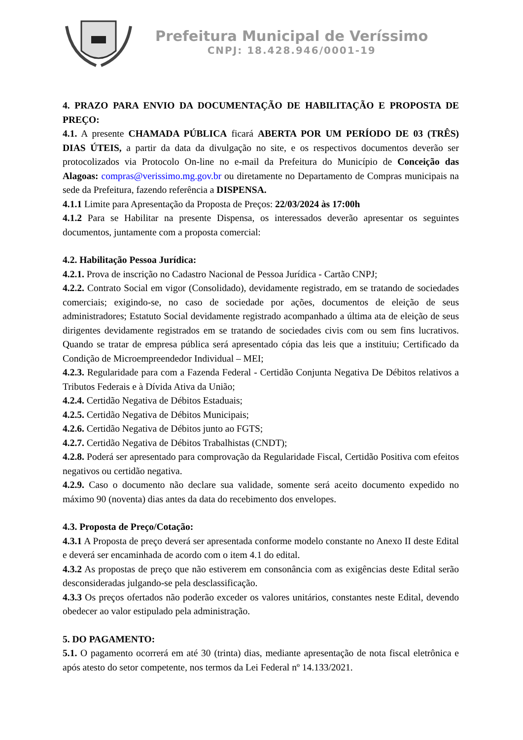Prefeitura Municipal de Veríssimo
CNPJ: 18.428.946/0001-19
4. PRAZO PARA ENVIO DA DOCUMENTAÇÃO DE HABILITAÇÃO E PROPOSTA DE PREÇO:
4.1. A presente CHAMADA PÚBLICA ficará ABERTA POR UM PERÍODO DE 03 (TRÊS) DIAS ÚTEIS, a partir da data da divulgação no site, e os respectivos documentos deverão ser protocolizados via Protocolo On-line no e-mail da Prefeitura do Município de Conceição das Alagoas: compras@verissimo.mg.gov.br ou diretamente no Departamento de Compras municipais na sede da Prefeitura, fazendo referência a DISPENSA.
4.1.1 Limite para Apresentação da Proposta de Preços: 22/03/2024 às 17:00h
4.1.2 Para se Habilitar na presente Dispensa, os interessados deverão apresentar os seguintes documentos, juntamente com a proposta comercial:
4.2. Habilitação Pessoa Jurídica:
4.2.1. Prova de inscrição no Cadastro Nacional de Pessoa Jurídica - Cartão CNPJ;
4.2.2. Contrato Social em vigor (Consolidado), devidamente registrado, em se tratando de sociedades comerciais; exigindo-se, no caso de sociedade por ações, documentos de eleição de seus administradores; Estatuto Social devidamente registrado acompanhado a última ata de eleição de seus dirigentes devidamente registrados em se tratando de sociedades civis com ou sem fins lucrativos. Quando se tratar de empresa pública será apresentado cópia das leis que a instituiu; Certificado da Condição de Microempreendedor Individual – MEI;
4.2.3. Regularidade para com a Fazenda Federal - Certidão Conjunta Negativa De Débitos relativos a Tributos Federais e à Dívida Ativa da União;
4.2.4. Certidão Negativa de Débitos Estaduais;
4.2.5. Certidão Negativa de Débitos Municipais;
4.2.6. Certidão Negativa de Débitos junto ao FGTS;
4.2.7. Certidão Negativa de Débitos Trabalhistas (CNDT);
4.2.8. Poderá ser apresentado para comprovação da Regularidade Fiscal, Certidão Positiva com efeitos negativos ou certidão negativa.
4.2.9. Caso o documento não declare sua validade, somente será aceito documento expedido no máximo 90 (noventa) dias antes da data do recebimento dos envelopes.
4.3. Proposta de Preço/Cotação:
4.3.1 A Proposta de preço deverá ser apresentada conforme modelo constante no Anexo II deste Edital e deverá ser encaminhada de acordo com o item 4.1 do edital.
4.3.2 As propostas de preço que não estiverem em consonância com as exigências deste Edital serão desconsideradas julgando-se pela desclassificação.
4.3.3 Os preços ofertados não poderão exceder os valores unitários, constantes neste Edital, devendo obedecer ao valor estipulado pela administração.
5. DO PAGAMENTO:
5.1. O pagamento ocorrerá em até 30 (trinta) dias, mediante apresentação de nota fiscal eletrônica e após atesto do setor competente, nos termos da Lei Federal nº 14.133/2021.